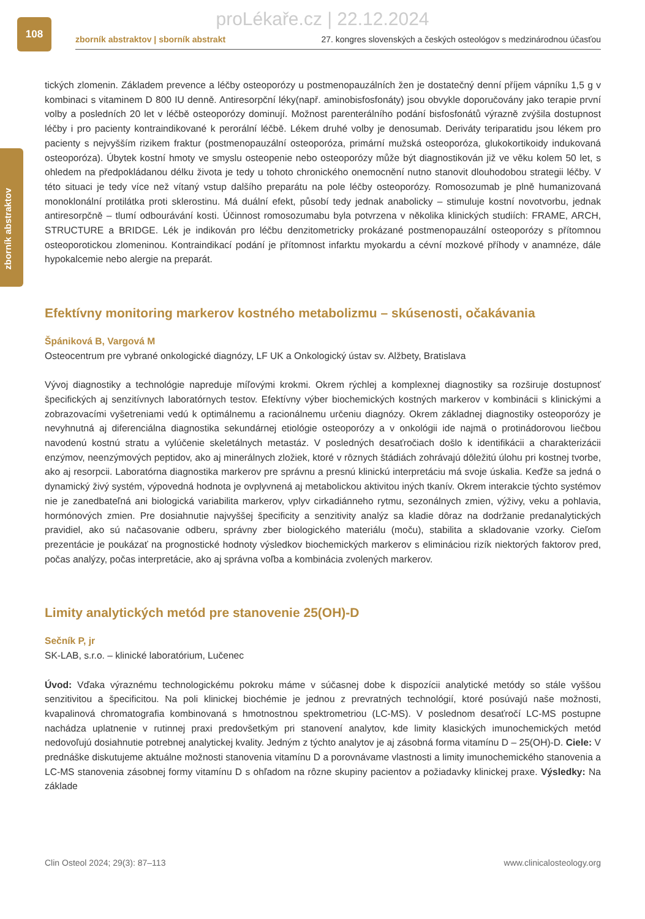proLékaře.cz | 22.12.2024
108
zborník abstraktov | sborník abstrakt 27. kongres slovenských a českých osteológov s medzinárodnou účasťou
zborník abstraktov
tických zlomenin. Základem prevence a léčby osteoporózy u postmenopauzálních žen je dostatečný denní příjem vápníku 1,5 g v kombinaci s vitaminem D 800 IU denně. Antiresorpční léky(např. aminobisfosfonáty) jsou obvykle doporučovány jako terapie první volby a posledních 20 let v léčbě osteoporózy dominují. Možnost parenterálního podání bisfosfonátů výrazně zvýšila dostupnost léčby i pro pacienty kontraindikované k perorální léčbě. Lékem druhé volby je denosumab. Deriváty teriparatidu jsou lékem pro pacienty s nejvyšším rizikem fraktur (postmenopauzální osteoporóza, primární mužská osteoporóza, glukokortikoidy indukovaná osteoporóza). Úbytek kostní hmoty ve smyslu osteopenie nebo osteoporózy může být diagnostikován již ve věku kolem 50 let, s ohledem na předpokládanou délku života je tedy u tohoto chronického onemocnění nutno stanovit dlouhodobou strategii léčby. V této situaci je tedy více než vítaný vstup dalšího preparátu na pole léčby osteoporózy. Romosozumab je plně humanizovaná monoklonální protilátka proti sklerostinu. Má duální efekt, působí tedy jednak anabolicky – stimuluje kostní novotvorbu, jednak antiresorpčně – tlumí odbourávání kosti. Účinnost romosozumabu byla potvrzena v několika klinických studiích: FRAME, ARCH, STRUCTURE a BRIDGE. Lék je indikován pro léčbu denzitometricky prokázané postmenopauzální osteoporózy s přítomnou osteoporotickou zlomeninou. Kontraindikací podání je přítomnost infarktu myokardu a cévní mozkové příhody v anamnéze, dále hypokalcemie nebo alergie na preparát.
Efektívny monitoring markerov kostného metabolizmu – skúsenosti, očakávania
Špániková B, Vargová M
Osteocentrum pre vybrané onkologické diagnózy, LF UK a Onkologický ústav sv. Alžbety, Bratislava
Vývoj diagnostiky a technológie napreduje míľovými krokmi. Okrem rýchlej a komplexnej diagnostiky sa rozširuje dostupnosť špecifických aj senzitívnych laboratórnych testov. Efektívny výber biochemických kostných markerov v kombinácii s klinickými a zobrazovacími vyšetreniami vedú k optimálnemu a racionálnemu určeniu diagnózy. Okrem základnej diagnostiky osteoporózy je nevyhnutná aj diferenciálna diagnostika sekundárnej etiológie osteoporózy a v onkológii ide najmä o protinádorovou liečbou navodenú kostnú stratu a vylúčenie skeletálnych metastáz. V posledných desaťročiach došlo k identifikácii a charakterizácii enzýmov, neenzýmových peptidov, ako aj minerálnych zložiek, ktoré v rôznych štádiách zohrávajú dôležitú úlohu pri kostnej tvorbe, ako aj resorpcii. Laboratórna diagnostika markerov pre správnu a presnú klinickú interpretáciu má svoje úskalia. Keďže sa jedná o dynamický živý systém, výpovedná hodnota je ovplyvnená aj metabolickou aktivitou iných tkanív. Okrem interakcie týchto systémov nie je zanedbateľná ani biologická variabilita markerov, vplyv cirkadiánneho rytmu, sezonálnych zmien, výživy, veku a pohlavia, hormónových zmien. Pre dosiahnutie najvyššej špecificity a senzitivity analýz sa kladie dôraz na dodržanie predanalytických pravidiel, ako sú načasovanie odberu, správny zber biologického materiálu (moču), stabilita a skladovanie vzorky. Cieľom prezentácie je poukázať na prognostické hodnoty výsledkov biochemických markerov s elimináciou rizík niektorých faktorov pred, počas analýzy, počas interpretácie, ako aj správna voľba a kombinácia zvolených markerov.
Limity analytických metód pre stanovenie 25(OH)-D
Sečník P, jr
SK-LAB, s.r.o. – klinické laboratórium, Lučenec
Úvod: Vďaka výraznému technologickému pokroku máme v súčasnej dobe k dispozícii analytické metódy so stále vyššou senzitivitou a špecificitou. Na poli klinickej biochémie je jednou z prevratných technológií, ktoré posúvajú naše možnosti, kvapalinová chromatografia kombinovaná s hmotnostnou spektrometriou (LC-MS). V poslednom desaťročí LC-MS postupne nachádza uplatnenie v rutinnej praxi predovšetkým pri stanovení analytov, kde limity klasických imunochemických metód nedovoľujú dosiahnutie potrebnej analytickej kvality. Jedným z týchto analytov je aj zásobná forma vitamínu D – 25(OH)-D. Ciele: V prednáške diskutujeme aktuálne možnosti stanovenia vitamínu D a porovnávame vlastnosti a limity imunochemického stanovenia a LC-MS stanovenia zásobnej formy vitamínu D s ohľadom na rôzne skupiny pacientov a požiadavky klinickej praxe. Výsledky: Na základe
Clin Osteol 2024; 29(3): 87–113 www.clinicalosteology.org